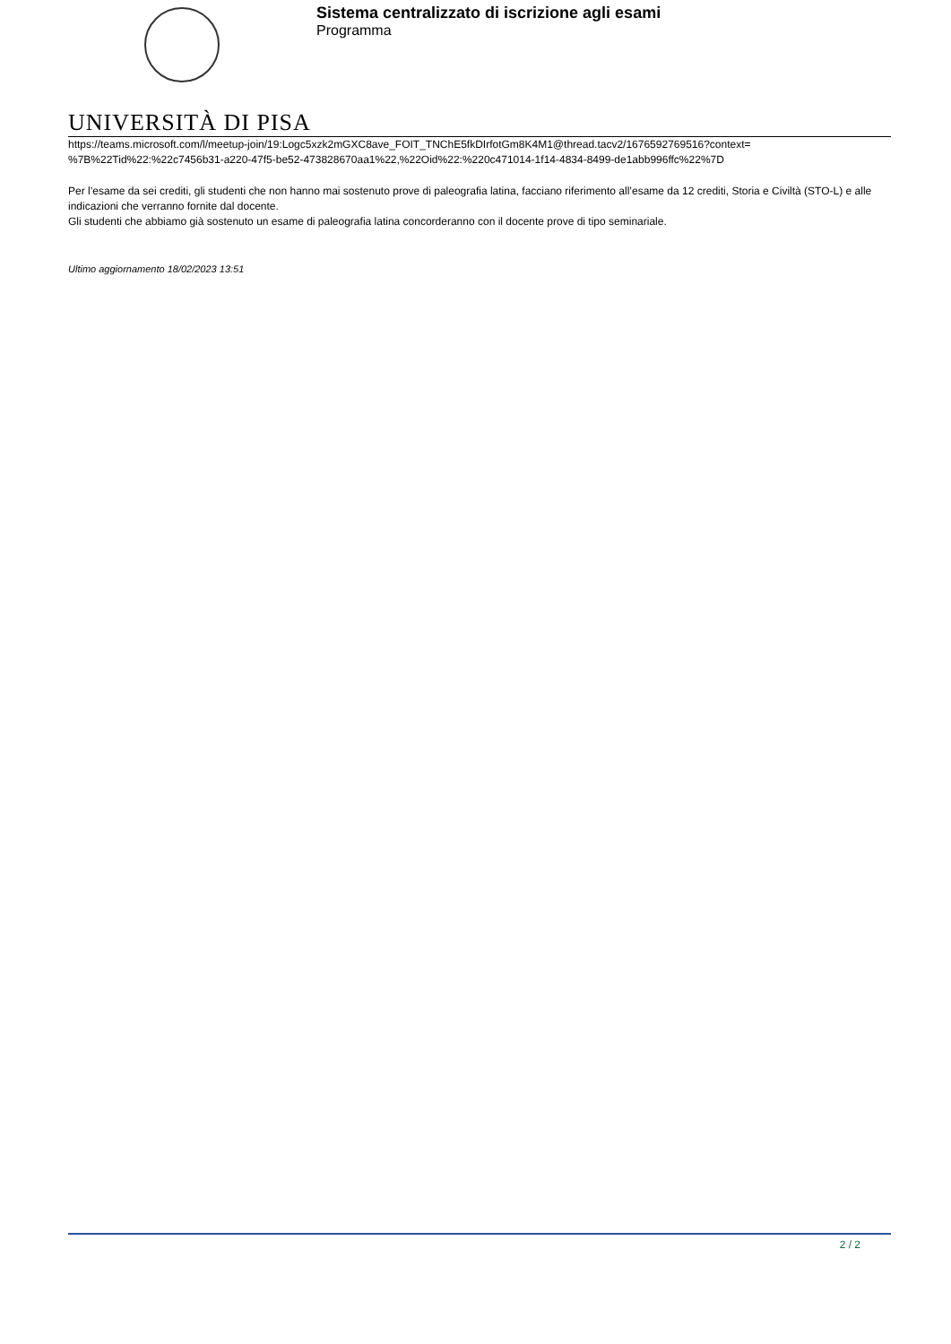Sistema centralizzato di iscrizione agli esami
Programma
UNIVERSITÀ DI PISA
https://teams.microsoft.com/l/meetup-join/19:Logc5xzk2mGXC8ave_FOIT_TNChE5fkDIrfotGm8K4M1@thread.tacv2/1676592769516?context=
%7B%22Tid%22:%22c7456b31-a220-47f5-be52-473828670aa1%22,%22Oid%22:%220c471014-1f14-4834-8499-de1abb996ffc%22%7D
Per l’esame da sei crediti, gli studenti che non hanno mai sostenuto prove di paleografia latina, facciano riferimento all’esame da 12 crediti, Storia e Civiltà (STO-L) e alle indicazioni che verranno fornite dal docente.
Gli studenti che abbiamo già sostenuto un esame di paleografia latina concorderanno con il docente prove di tipo seminariale.
Ultimo aggiornamento 18/02/2023 13:51
2 / 2